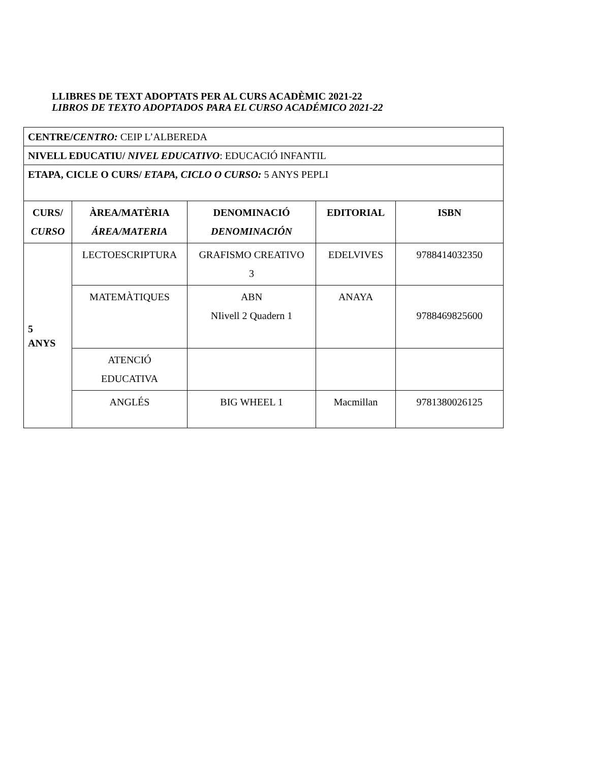LLIBRES DE TEXT ADOPTATS PER AL CURS ACADÈMIC 2021-22
LIBROS DE TEXTO ADOPTADOS PARA EL CURSO ACADÉMICO 2021-22
| CENTRE/ CENTRO: CEIP L’ALBEREDA | | | | |
| NIVELL EDUCATIU/ NIVEL EDUCATIVO : EDUCACIÓ INFANTIL | | | | |
| ETAPA, CICLE O CURS/ ETAPA, CICLO O CURSO: 5 ANYS PEPLI | | | | |
| CURS/ CURSO | ÀREA/MATÈRIA ÁREA/MATERIA | DENOMINACIÓ DENOMINACIÓN | EDITORIAL | ISBN |
| 5 ANYS | LECTOESCRIPTURA | GRAFISMO CREATIVO 3 | EDELVIVES | 9788414032350 |
| | MATEMÀTIQUES | ABN NIivell 2 Quadern 1 | ANAYA | 9788469825600 |
| | ATENCIÓ EDUCATIVA | | | |
| | ANGLÉS | BIG WHEEL 1 | Macmillan | 9781380026125 |